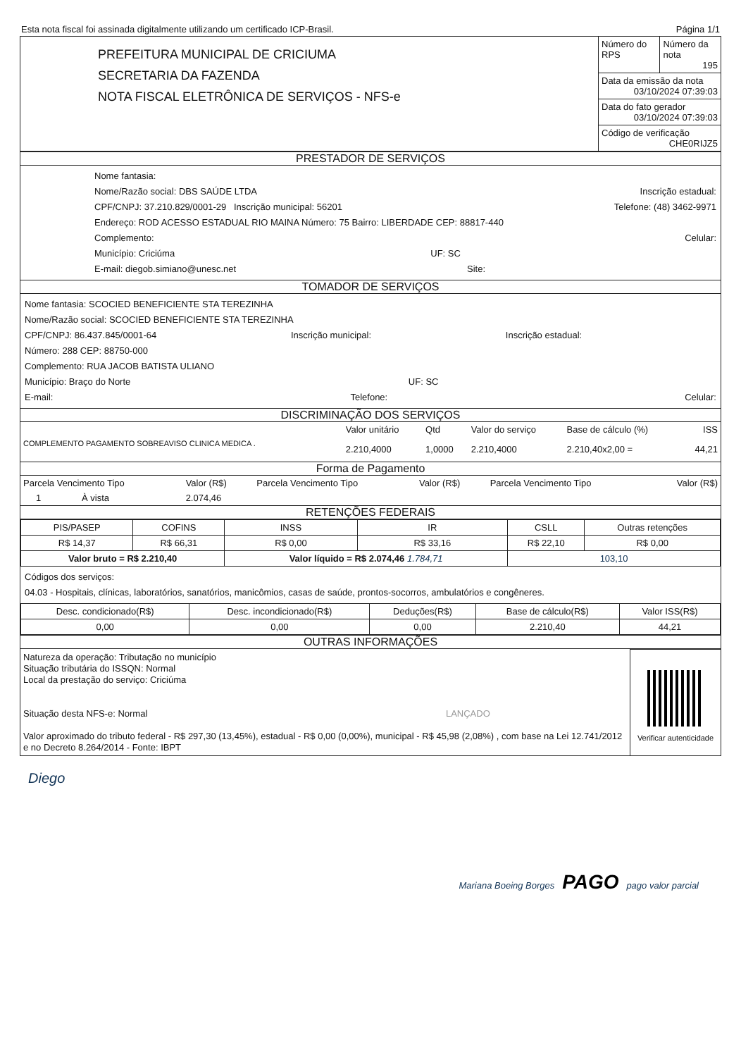Esta nota fiscal foi assinada digitalmente utilizando um certificado ICP-Brasil. Página 1/1
| PREFEITURA MUNICIPAL DE CRICIUMA SECRETARIA DA FAZENDA NOTA FISCAL ELETRÔNICA DE SERVIÇOS - NFS-e | Número do RPS | Número da nota 195 |
| | Data da emissão da nota 03/10/2024 07:39:03 | |
| | Data do fato gerador 03/10/2024 07:39:03 | |
| | Código de verificação CHE0RIJZ5 | |
PRESTADOR DE SERVIÇOS
Nome fantasia:
Nome/Razão social: DBS SAÚDE LTDA Inscrição estadual:
CPF/CNPJ: 37.210.829/0001-29 Inscrição municipal: 56201 Telefone: (48) 3462-9971
Endereço: ROD ACESSO ESTADUAL RIO MAINA Número: 75 Bairro: LIBERDADE CEP: 88817-440
Complemento: Celular:
Município: Criciúma UF: SC
E-mail: diegob.simiano@unesc.net Site:
TOMADOR DE SERVIÇOS
Nome fantasia: SCOCIED BENEFICIENTE STA TEREZINHA
Nome/Razão social: SCOCIED BENEFICIENTE STA TEREZINHA
CPF/CNPJ: 86.437.845/0001-64 Inscrição municipal: Inscrição estadual:
Número: 288 CEP: 88750-000
Complemento: RUA JACOB BATISTA ULIANO
Município: Braço do Norte UF: SC
E-mail: Telefone: Celular:
DISCRIMINAÇÃO DOS SERVIÇOS
| | Valor unitário | Qtd | Valor do serviço | Base de cálculo (%) | ISS |
| COMPLEMENTO PAGAMENTO SOBREAVISO CLINICA MEDICA . | 2.210,4000 | 1,0000 | 2.210,4000 | 2.210,40x2,00 = | 44,21 |
Forma de Pagamento
| Parcela Vencimento Tipo | Valor (R$) | Parcela Vencimento Tipo | Valor (R$) | Parcela Vencimento Tipo | Valor (R$) |
| 1 À vista | 2.074,46 | | | | |
RETENÇÕES FEDERAIS
| PIS/PASEP | COFINS | INSS | IR | CSLL | Outras retenções |
| R$ 14,37 | R$ 66,31 | R$ 0,00 | R$ 33,16 | R$ 22,10 | R$ 0,00 |
| Valor bruto = R$ 2.210,40 | | Valor líquido = R$ 2.074,46 1.784,71 | | 103,10 | |
Códigos dos serviços:
04.03 - Hospitais, clínicas, laboratórios, sanatórios, manicômios, casas de saúde, prontos-socorros, ambulatórios e congêneres.
| Desc. condicionado(R$) | Desc. incondicionado(R$) | Deduções(R$) | Base de cálculo(R$) | Valor ISS(R$) |
| 0,00 | 0,00 | 0,00 | 2.210,40 | 44,21 |
OUTRAS INFORMAÇÕES
| Natureza da operação: Tributação no município Situação tributária do ISSQN: Normal Local da prestação do serviço: Criciúma Situação desta NFS-e: Normal LANÇADO Valor aproximado do tributo federal - R$ 297,30 (13,45%), estadual - R$ 0,00 (0,00%), municipal - R$ 45,98 (2,08%) , com base na Lei 12.741/2012 e no Decreto 8.264/2014 - Fonte: IBPT | Verificar autenticidade |
Diego
Mariana Boeing Borges PAGO pago valor parcial